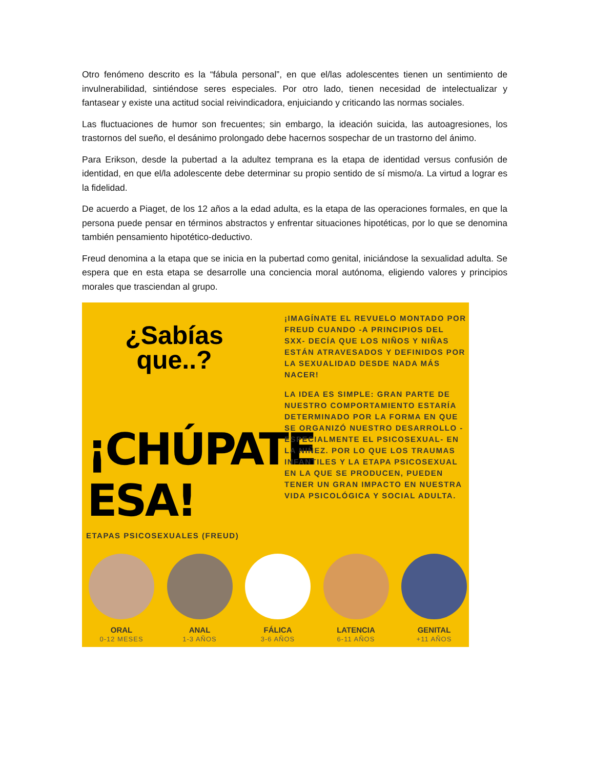Otro fenómeno descrito es la “fábula personal”, en que el/las adolescentes tienen un sentimiento de invulnerabilidad, sintiéndose seres especiales. Por otro lado, tienen necesidad de intelectualizar y fantasear y existe una actitud social reivindicadora, enjuiciando y criticando las normas sociales.
Las fluctuaciones de humor son frecuentes; sin embargo, la ideación suicida, las autoagresiones, los trastornos del sueño, el desánimo prolongado debe hacernos sospechar de un trastorno del ánimo.
Para Erikson, desde la pubertad a la adultez temprana es la etapa de identidad versus confusión de identidad, en que el/la adolescente debe determinar su propio sentido de sí mismo/a. La virtud a lograr es la fidelidad.
De acuerdo a Piaget, de los 12 años a la edad adulta, es la etapa de las operaciones formales, en que la persona puede pensar en términos abstractos y enfrentar situaciones hipotéticas, por lo que se denomina también pensamiento hipotético-deductivo.
Freud denomina a la etapa que se inicia en la pubertad como genital, iniciándose la sexualidad adulta. Se espera que en esta etapa se desarrolle una conciencia moral autónoma, eligiendo valores y principios morales que trasciendan al grupo.
¿Sabías que..?
¡CHÚPATE ESA!
¡IMAGÍNATE EL REVUELO MONTADO POR FREUD CUANDO -A PRINCIPIOS DEL SXX- DECÍA QUE LOS NIÑOS Y NIÑAS ESTÁN ATRAVESADOS Y DEFINIDOS POR LA SEXUALIDAD DESDE NADA MÁS NACER!
LA IDEA ES SIMPLE: GRAN PARTE DE NUESTRO COMPORTAMIENTO ESTARÍA DETERMINADO POR LA FORMA EN QUE SE ORGANIZÓ NUESTRO DESARROLLO -ESPECIALMENTE EL PSICOSEXUAL- EN LA NIÑEZ. POR LO QUE LOS TRAUMAS INFANTILES Y LA ETAPA PSICOSEXUAL EN LA QUE SE PRODUCEN, PUEDEN TENER UN GRAN IMPACTO EN NUESTRA VIDA PSICOLÓGICA Y SOCIAL ADULTA.
ETAPAS PSICOSEXUALES (FREUD)
ORAL
0-12 MESES
ANAL
1-3 AÑOS
FÁLICA
3-6 AÑOS
LATENCIA
6-11 AÑOS
GENITAL
+11 AÑOS